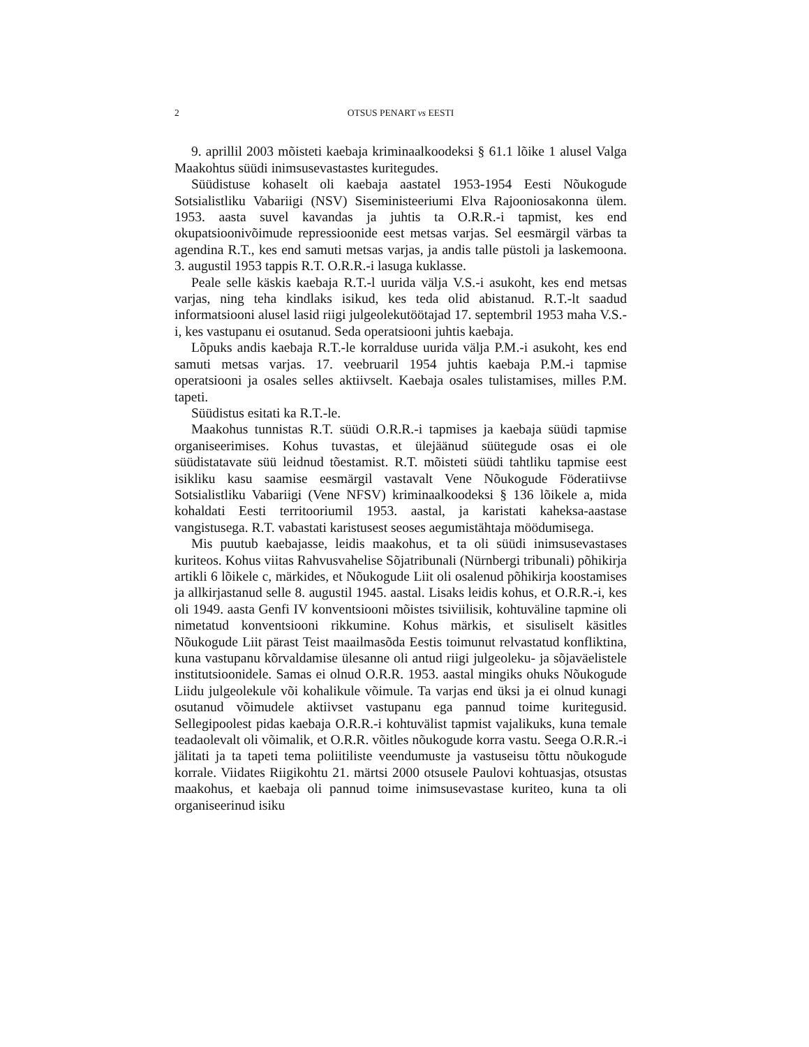2 OTSUS PENART vs EESTI
9. aprillil 2003 mõisteti kaebaja kriminaalkoodeksi § 61.1 lõike 1 alusel Valga Maakohtus süüdi inimsusevastastes kuritegudes.
Süüdistuse kohaselt oli kaebaja aastatel 1953-1954 Eesti Nõukogude Sotsialistliku Vabariigi (NSV) Siseministeeriumi Elva Rajooniosakonna ülem. 1953. aasta suvel kavandas ja juhtis ta O.R.R.-i tapmist, kes end okupatsioonivõimude repressioonide eest metsas varjas. Sel eesmärgil värbas ta agendina R.T., kes end samuti metsas varjas, ja andis talle püstoli ja laskemoona. 3. augustil 1953 tappis R.T. O.R.R.-i lasuga kuklasse.
Peale selle käskis kaebaja R.T.-l uurida välja V.S.-i asukoht, kes end metsas varjas, ning teha kindlaks isikud, kes teda olid abistanud. R.T.-lt saadud informatsiooni alusel lasid riigi julgeolekutöötajad 17. septembril 1953 maha V.S.-i, kes vastupanu ei osutanud. Seda operatsiooni juhtis kaebaja.
Lõpuks andis kaebaja R.T.-le korralduse uurida välja P.M.-i asukoht, kes end samuti metsas varjas. 17. veebruaril 1954 juhtis kaebaja P.M.-i tapmise operatsiooni ja osales selles aktiivselt. Kaebaja osales tulistamises, milles P.M. tapeti.
Süüdistus esitati ka R.T.-le.
Maakohus tunnistas R.T. süüdi O.R.R.-i tapmises ja kaebaja süüdi tapmise organiseerimises. Kohus tuvastas, et ülejäänud süütegude osas ei ole süüdistatavate süü leidnud tõestamist. R.T. mõisteti süüdi tahtliku tapmise eest isikliku kasu saamise eesmärgil vastavalt Vene Nõukogude Föderatiivse Sotsialistliku Vabariigi (Vene NFSV) kriminaalkoodeksi § 136 lõikele a, mida kohaldati Eesti territooriumil 1953. aastal, ja karistati kaheksa-aastase vangistusega. R.T. vabastati karistusest seoses aegumistähtaja möödumisega.
Mis puutub kaebajasse, leidis maakohus, et ta oli süüdi inimsusevastases kuriteos. Kohus viitas Rahvusvahelise Sõjatribunali (Nürnbergi tribunali) põhikirja artikli 6 lõikele c, märkides, et Nõukogude Liit oli osalenud põhikirja koostamises ja allkirjastanud selle 8. augustil 1945. aastal. Lisaks leidis kohus, et O.R.R.-i, kes oli 1949. aasta Genfi IV konventsiooni mõistes tsiviilisik, kohtuväline tapmine oli nimetatud konventsiooni rikkumine. Kohus märkis, et sisuliselt käsitles Nõukogude Liit pärast Teist maailmasõda Eestis toimunut relvastatud konfliktina, kuna vastupanu kõrvaldamise ülesanne oli antud riigi julgeoleku- ja sõjaväelistele institutsioonidele. Samas ei olnud O.R.R. 1953. aastal mingiks ohuks Nõukogude Liidu julgeolekule või kohalikule võimule. Ta varjas end üksi ja ei olnud kunagi osutanud võimudele aktiivset vastupanu ega pannud toime kuritegusid. Sellegipoolest pidas kaebaja O.R.R.-i kohtuvälist tapmist vajalikuks, kuna temale teadaolevalt oli võimalik, et O.R.R. võitles nõukogude korra vastu. Seega O.R.R.-i jälitati ja ta tapeti tema poliitiliste veendumuste ja vastuseisu tõttu nõukogude korrale. Viidates Riigikohtu 21. märtsi 2000 otsusele Paulovi kohtuasjas, otsustas maakohus, et kaebaja oli pannud toime inimsusevastase kuriteo, kuna ta oli organiseerinud isiku